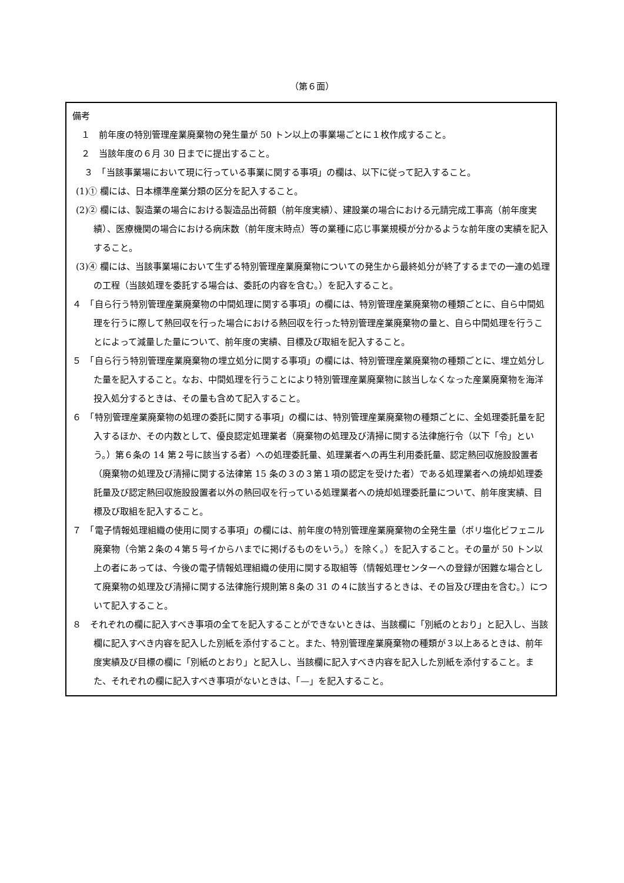（第６面）
備考
　１　前年度の特別管理産業廃棄物の発生量が 50 トン以上の事業場ごとに１枚作成すること。
　２　当該年度の６月 30 日までに提出すること。
　　３　「当該事業場において現に行っている事業に関する事項」の欄は、以下に従って記入すること。
(1)① 欄には、日本標準産業分類の区分を記入すること。
(2)② 欄には、製造業の場合における製造品出荷額（前年度実績）、建設業の場合における元請完成工事高（前年度実績）、医療機関の場合における病床数（前年度末時点）等の業種に応じ事業規模が分かるような前年度の実績を記入すること。
(3)④ 欄には、当該事業場において生ずる特別管理産業廃棄物についての発生から最終処分が終了するまでの一連の処理の工程（当該処理を委託する場合は、委託の内容を含む。）を記入すること。
４　「自ら行う特別管理産業廃棄物の中間処理に関する事項」の欄には、特別管理産業廃棄物の種類ごとに、自ら中間処理を行うに際して熱回収を行った場合における熱回収を行った特別管理産業廃棄物の量と、自ら中間処理を行うことによって減量した量について、前年度の実績、目標及び取組を記入すること。
５　「自ら行う特別管理産業廃棄物の埋立処分に関する事項」の欄には、特別管理産業廃棄物の種類ごとに、埋立処分した量を記入すること。なお、中間処理を行うことにより特別管理産業廃棄物に該当しなくなった産業廃棄物を海洋投入処分するときは、その量も含めて記入すること。
６　「特別管理産業廃棄物の処理の委託に関する事項」の欄には、特別管理産業廃棄物の種類ごとに、全処理委託量を記入するほか、その内数として、優良認定処理業者（廃棄物の処理及び清掃に関する法律施行令（以下「令」という。）第６条の 14 第２号に該当する者）への処理委託量、処理業者への再生利用委託量、認定熱回収施設設置者（廃棄物の処理及び清掃に関する法律第 15 条の３の３第１項の認定を受けた者）である処理業者への焼却処理委託量及び認定熱回収施設設置者以外の熱回収を行っている処理業者への焼却処理委託量について、前年度実績、目標及び取組を記入すること。
７　「電子情報処理組織の使用に関する事項」の欄には、前年度の特別管理産業廃棄物の全発生量（ポリ塩化ビフェニル廃棄物（令第２条の４第５号イからハまでに掲げるものをいう。）を除く。）を記入すること。その量が 50 トン以上の者にあっては、今後の電子情報処理組織の使用に関する取組等（情報処理センターへの登録が困難な場合として廃棄物の処理及び清掃に関する法律施行規則第８条の 31 の４に該当するときは、その旨及び理由を含む。）について記入すること。
８　それぞれの欄に記入すべき事項の全てを記入することができないときは、当該欄に「別紙のとおり」と記入し、当該欄に記入すべき内容を記入した別紙を添付すること。また、特別管理産業廃棄物の種類が３以上あるときは、前年度実績及び目標の欄に「別紙のとおり」と記入し、当該欄に記入すべき内容を記入した別紙を添付すること。また、それぞれの欄に記入すべき事項がないときは、「—」を記入すること。